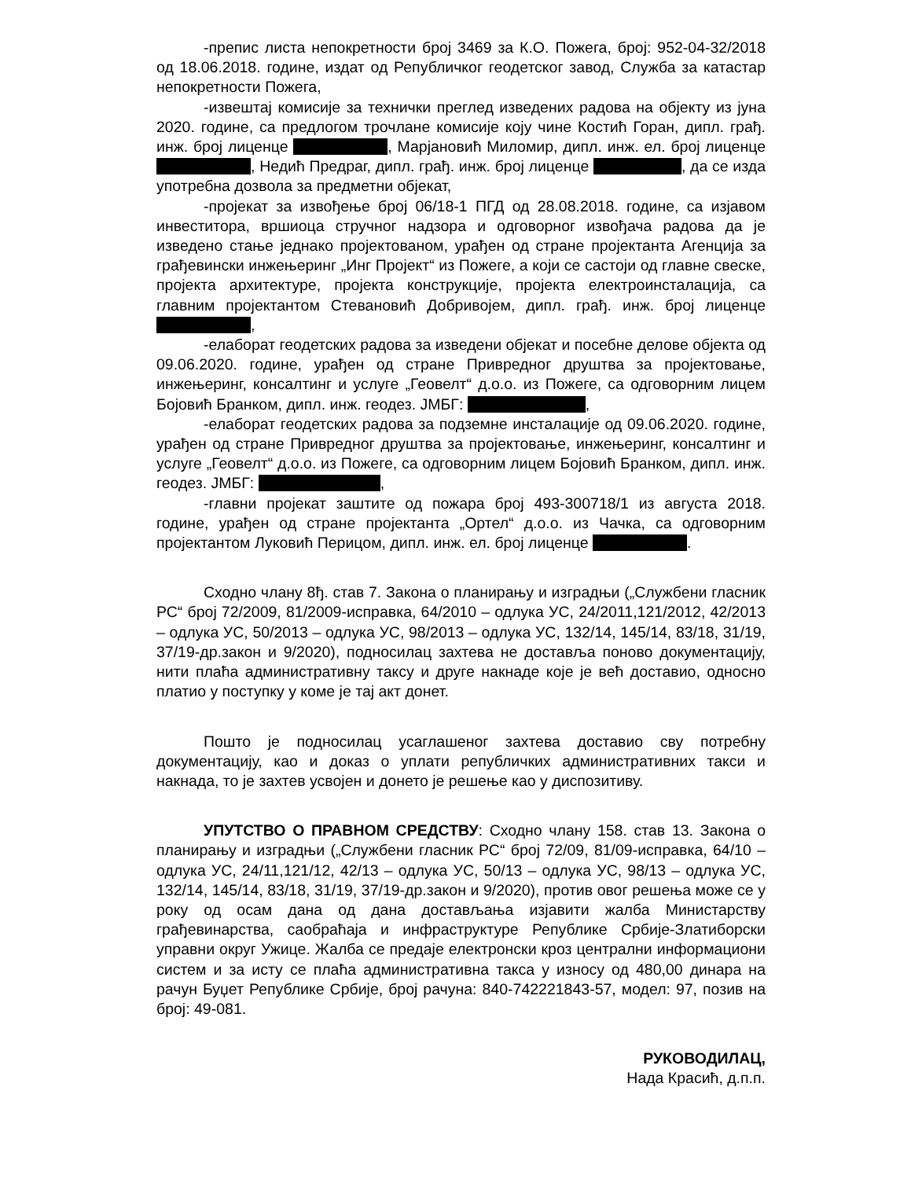-препис листа непокретности број 3469 за К.О. Пожега, број: 952-04-32/2018 од 18.06.2018. године, издат од Републичког геодетског завод, Служба за катастар непокретности Пожега,
-извештај комисије за технички преглед изведених радова на објекту из јуна 2020. године, са предлогом трочлане комисије коју чине Костић Горан, дипл. грађ. инж. број лиценце , Марјановић Миломир, дипл. инж. ел. број лиценце , Недић Предраг, дипл. грађ. инж. број лиценце , да се изда употребна дозвола за предметни објекат,
-пројекат за извођење број 06/18-1 ПГД од 28.08.2018. године, са изјавом инвеститора, вршиоца стручног надзора и одговорног извођача радова да је изведено стање једнако пројектованом, урађен од стране пројектанта Агенција за грађевински инжењеринг „Инг Пројект“ из Пожеге, а који се састоји од главне свеске, пројекта архитектуре, пројекта конструкције, пројекта електроинсталација, са главним пројектантом Стевановић Добривојем, дипл. грађ. инж. број лиценце ,
-елаборат геодетских радова за изведени објекат и посебне делове објекта од 09.06.2020. године, урађен од стране Привредног друштва за пројектовање, инжењеринг, консалтинг и услуге „Геовелт“ д.о.о. из Пожеге, са одговорним лицем Бојовић Бранком, дипл. инж. геодез. ЈМБГ: ,
-елаборат геодетских радова за подземне инсталације од 09.06.2020. године, урађен од стране Привредног друштва за пројектовање, инжењеринг, консалтинг и услуге „Геовелт“ д.о.о. из Пожеге, са одговорним лицем Бојовић Бранком, дипл. инж. геодез. ЈМБГ: ,
-главни пројекат заштите од пожара број 493-300718/1 из августа 2018. године, урађен од стране пројектанта „Ортел“ д.о.о. из Чачка, са одговорним пројектантом Луковић Перицом, дипл. инж. ел. број лиценце .
Сходно члану 8ђ. став 7. Закона о планирању и изградњи („Службени гласник РС“ број 72/2009, 81/2009-исправка, 64/2010 – одлука УС, 24/2011,121/2012, 42/2013 – одлука УС, 50/2013 – одлука УС, 98/2013 – одлука УС, 132/14, 145/14, 83/18, 31/19, 37/19-др.закон и 9/2020), подносилац захтева не доставља поново документацију, нити плаћа административну таксу и друге накнаде које је већ доставио, односно платио у поступку у коме је тај акт донет.
Пошто је подносилац усаглашеног захтева доставио сву потребну документацију, као и доказ о уплати републичких административних такси и накнада, то је захтев усвојен и донето је решење као у диспозитиву.
УПУТСТВО О ПРАВНОМ СРЕДСТВУ: Сходно члану 158. став 13. Закона о планирању и изградњи („Службени гласник РС“ број 72/09, 81/09-исправка, 64/10 – одлука УС, 24/11,121/12, 42/13 – одлука УС, 50/13 – одлука УС, 98/13 – одлука УС, 132/14, 145/14, 83/18, 31/19, 37/19-др.закон и 9/2020), против овог решења може се у року од осам дана од дана достављања изјавити жалба Министарству грађевинарства, саобраћаја и инфраструктуре Републике Србије-Златиборски управни округ Ужице. Жалба се предаје електронски кроз централни информациони систем и за исту се плаћа административна такса у износу од 480,00 динара на рачун Буџет Републике Србије, број рачуна: 840-742221843-57, модел: 97, позив на број: 49-081.
РУКОВОДИЛАЦ,
Нада Красић, д.п.п.